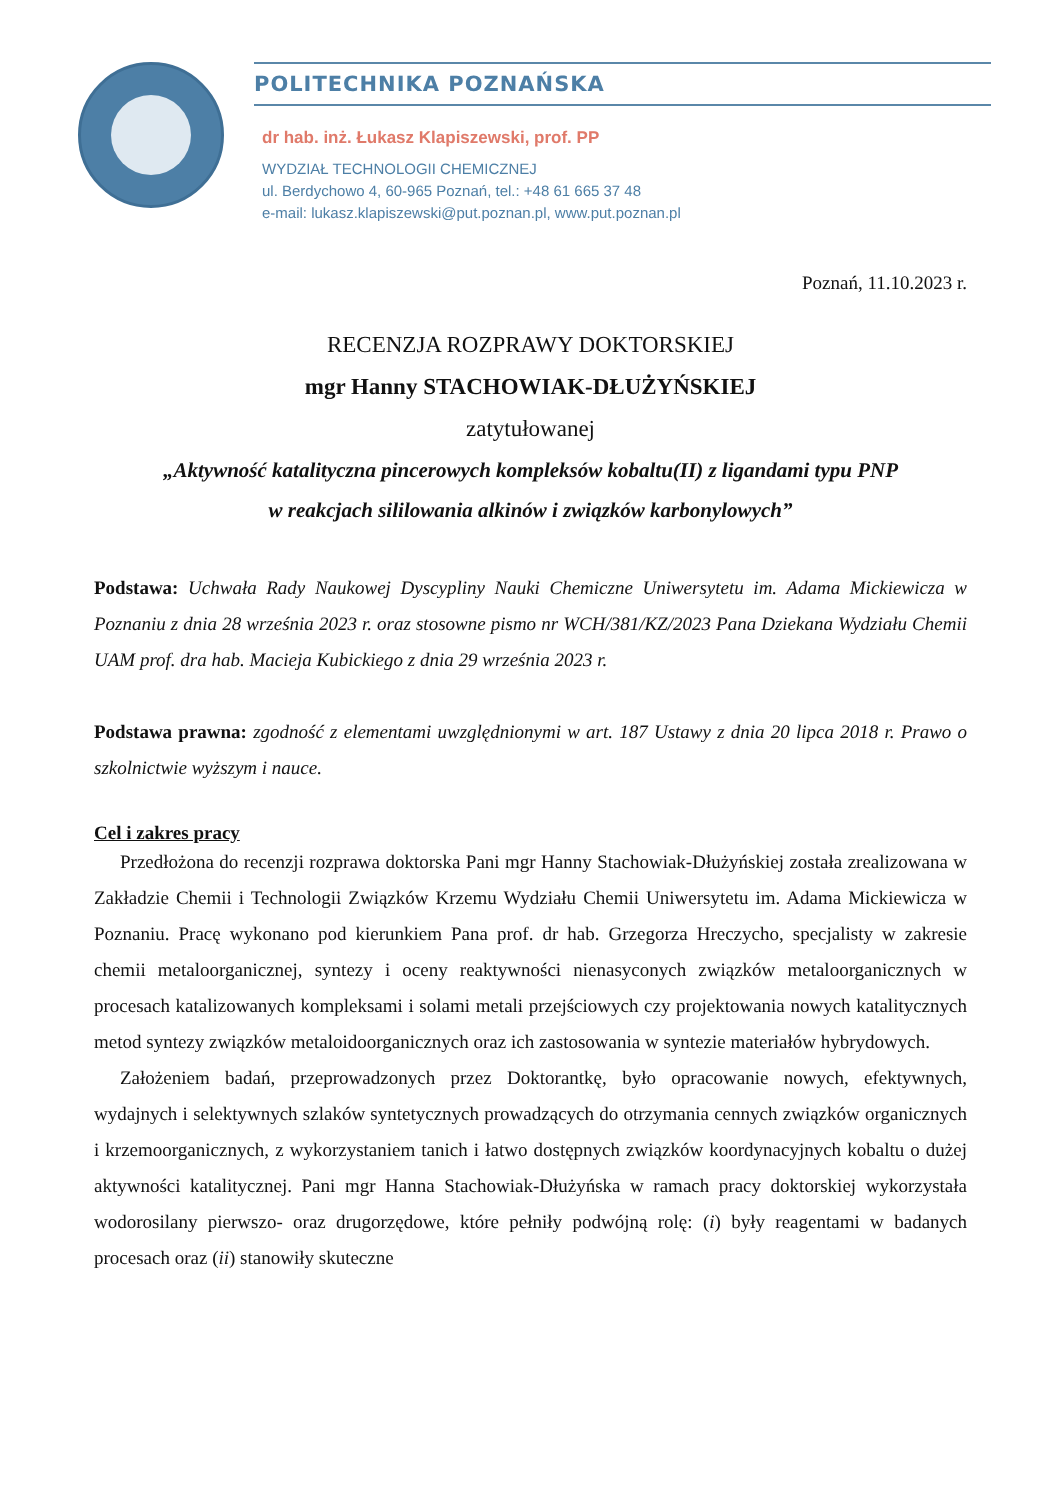POLITECHNIKA POZNAŃSKA
dr hab. inż. Łukasz Klapiszewski, prof. PP
WYDZIAŁ TECHNOLOGII CHEMICZNEJ
ul. Berdychowo 4, 60-965 Poznań, tel.: +48 61 665 37 48
e-mail: lukasz.klapiszewski@put.poznan.pl, www.put.poznan.pl
Poznań, 11.10.2023 r.
RECENZJA ROZPRAWY DOKTORSKIEJ
mgr Hanny STACHOWIAK-DŁUŻYŃSKIEJ
zatytułowanej
„Aktywność katalityczna pincerowych kompleksów kobaltu(II) z ligandami typu PNP
w reakcjach sililowania alkinów i związków karbonylowych”
Podstawa: Uchwała Rady Naukowej Dyscypliny Nauki Chemiczne Uniwersytetu im. Adama Mickiewicza w Poznaniu z dnia 28 września 2023 r. oraz stosowne pismo nr WCH/381/KZ/2023 Pana Dziekana Wydziału Chemii UAM prof. dra hab. Macieja Kubickiego z dnia 29 września 2023 r.
Podstawa prawna: zgodność z elementami uwzględnionymi w art. 187 Ustawy z dnia 20 lipca 2018 r. Prawo o szkolnictwie wyższym i nauce.
Cel i zakres pracy
Przedłożona do recenzji rozprawa doktorska Pani mgr Hanny Stachowiak-Dłużyńskiej została zrealizowana w Zakładzie Chemii i Technologii Związków Krzemu Wydziału Chemii Uniwersytetu im. Adama Mickiewicza w Poznaniu. Pracę wykonano pod kierunkiem Pana prof. dr hab. Grzegorza Hreczycho, specjalisty w zakresie chemii metaloorganicznej, syntezy i oceny reaktywności nienasyconych związków metaloorganicznych w procesach katalizowanych kompleksami i solami metali przejściowych czy projektowania nowych katalitycznych metod syntezy związków metaloidoorganicznych oraz ich zastosowania w syntezie materiałów hybrydowych.
Założeniem badań, przeprowadzonych przez Doktorantkę, było opracowanie nowych, efektywnych, wydajnych i selektywnych szlaków syntetycznych prowadzących do otrzymania cennych związków organicznych i krzemoorganicznych, z wykorzystaniem tanich i łatwo dostępnych związków koordynacyjnych kobaltu o dużej aktywności katalitycznej. Pani mgr Hanna Stachowiak-Dłużyńska w ramach pracy doktorskiej wykorzystała wodorosilany pierwszo- oraz drugorzędowe, które pełniły podwójną rolę: (i) były reagentami w badanych procesach oraz (ii) stanowiły skuteczne